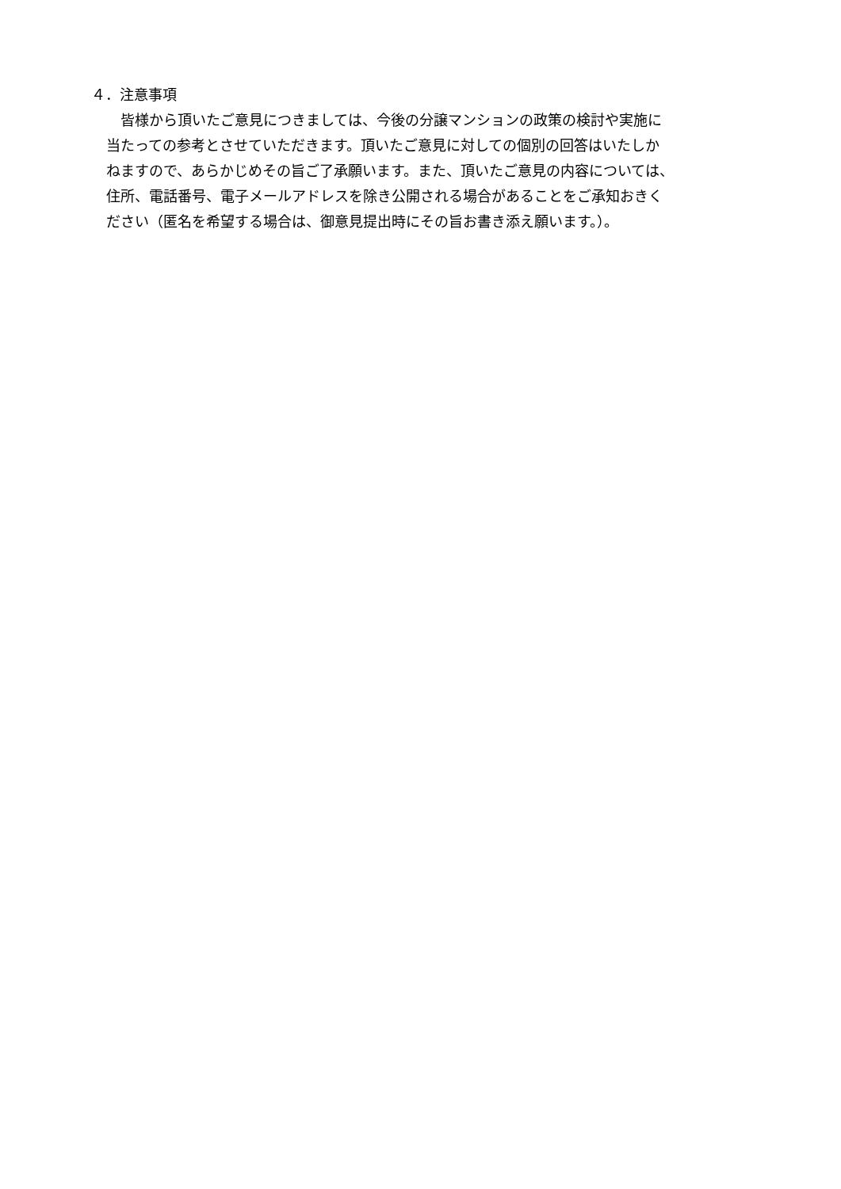４．注意事項
　皆様から頂いたご意見につきましては、今後の分譲マンションの政策の検討や実施に
当たっての参考とさせていただきます。頂いたご意見に対しての個別の回答はいたしか
ねますので、あらかじめその旨ご了承願います。また、頂いたご意見の内容については、
住所、電話番号、電子メールアドレスを除き公開される場合があることをご承知おきく
ださい（匿名を希望する場合は、御意見提出時にその旨お書き添え願います。）。